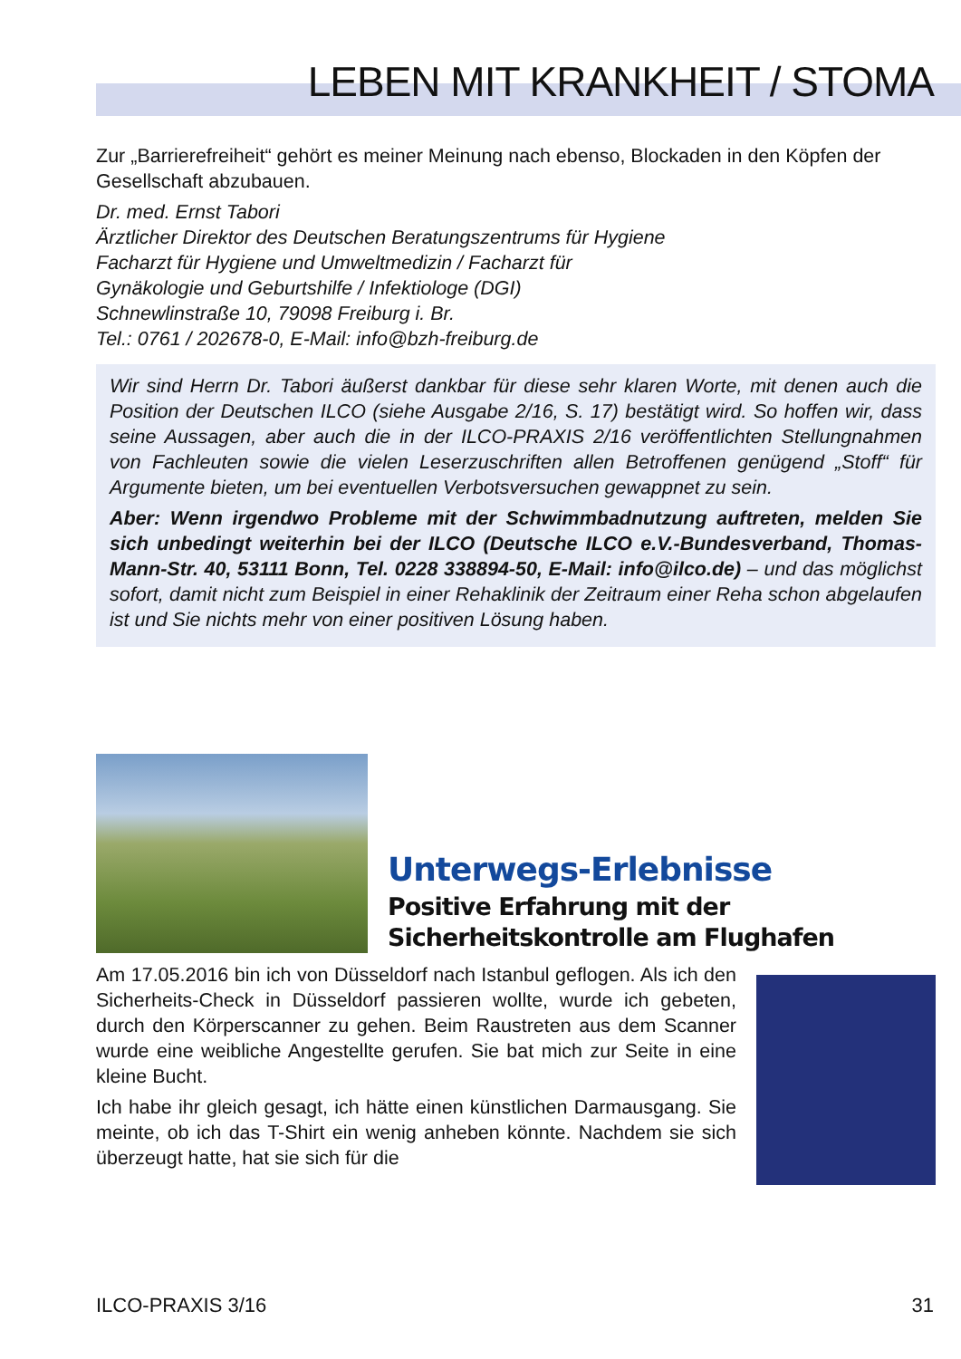LEBEN MIT KRANKHEIT / STOMA
Zur „Barrierefreiheit“ gehört es meiner Meinung nach ebenso, Blockaden in den Köpfen der Gesellschaft abzubauen.
Dr. med. Ernst Tabori
Ärztlicher Direktor des Deutschen Beratungszentrums für Hygiene
Facharzt für Hygiene und Umweltmedizin / Facharzt für
Gynäkologie und Geburtshilfe / Infektiologe (DGI)
Schnewlinstraße 10, 79098 Freiburg i. Br.
Tel.: 0761 / 202678-0, E-Mail: info@bzh-freiburg.de
Wir sind Herrn Dr. Tabori äußerst dankbar für diese sehr klaren Worte, mit denen auch die Position der Deutschen ILCO (siehe Ausgabe 2/16, S. 17) bestätigt wird. So hoffen wir, dass seine Aussagen, aber auch die in der ILCO-PRAXIS 2/16 veröffentlichten Stellungnahmen von Fachleuten sowie die vielen Leserzuschriften allen Betroffenen genügend „Stoff“ für Argumente bieten, um bei eventuellen Verbotsversuchen gewappnet zu sein.
Aber: Wenn irgendwo Probleme mit der Schwimmbadnutzung auftreten, melden Sie sich unbedingt weiterhin bei der ILCO (Deutsche ILCO e.V.-Bundesverband, Thomas-Mann-Str. 40, 53111 Bonn, Tel. 0228 338894-50, E-Mail: info@ilco.de) – und das möglichst sofort, damit nicht zum Beispiel in einer Rehaklinik der Zeitraum einer Reha schon abgelaufen ist und Sie nichts mehr von einer positiven Lösung haben.
Unterwegs-Erlebnisse
Positive Erfahrung mit der
Sicherheitskontrolle am Flughafen
Am 17.05.2016 bin ich von Düsseldorf nach Istanbul geflogen. Als ich den Sicherheits-Check in Düsseldorf passieren wollte, wurde ich gebeten, durch den Körperscanner zu gehen. Beim Raustreten aus dem Scanner wurde eine weibliche Angestellte gerufen. Sie bat mich zur Seite in eine kleine Bucht.
Ich habe ihr gleich gesagt, ich hätte einen künstlichen Darmausgang. Sie meinte, ob ich das T-Shirt ein wenig anheben könnte. Nachdem sie sich überzeugt hatte, hat sie sich für die
ILCO-PRAXIS 3/16 31